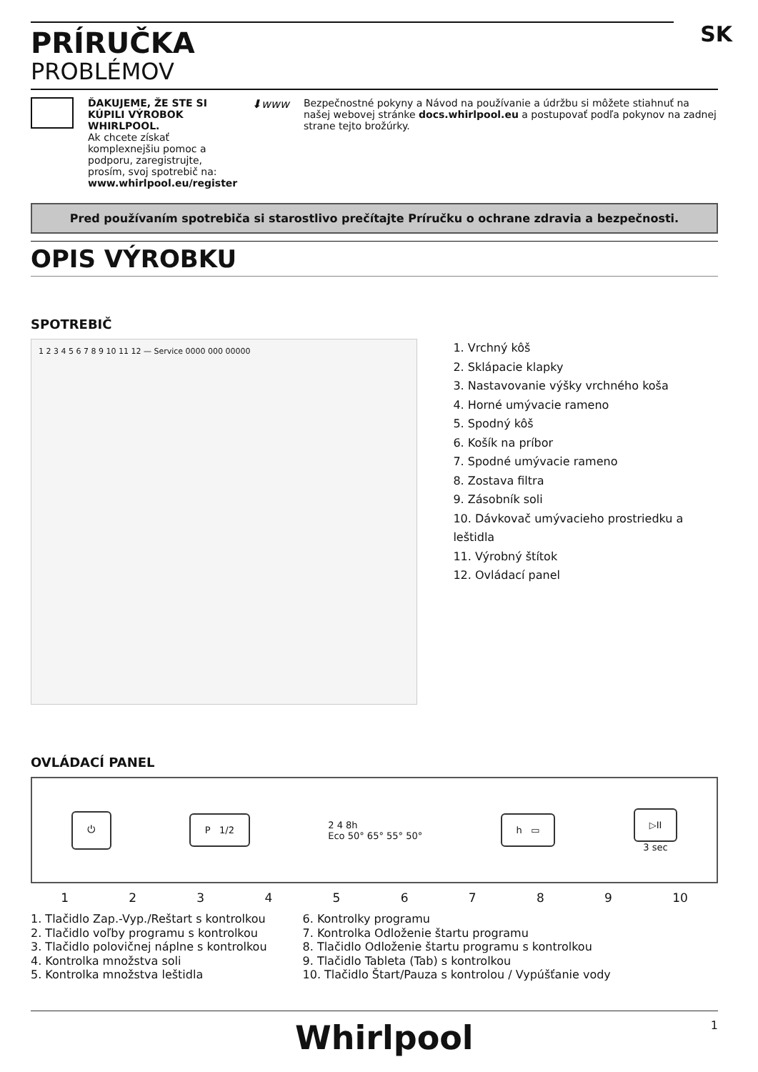PRÍRUČKA
PROBLÉMOV
SK
ĎAKUJEME, ŽE STE SI KÚPILI VÝROBOK WHIRLPOOL.
Ak chcete získať komplexnejšiu pomoc a podporu, zaregistrujte, prosím, svoj spotrebič na:
www.whirlpool.eu/register
⬇www Bezpečnostné pokyny a Návod na používanie a údržbu si môžete stiahnuť na našej webovej stránke docs.whirlpool.eu a postupovať podľa pokynov na zadnej strane tejto brožúrky.
Pred používaním spotrebiča si starostlivo prečítajte Príručku o ochrane zdravia a bezpečnosti.
OPIS VÝROBKU
SPOTREBIČ
1 2 3 4 5 6 7 8 9 10 11 12 — Service 0000 000 00000
1. Vrchný kôš
2. Sklápacie klapky
3. Nastavovanie výšky vrchného koša
4. Horné umývacie rameno
5. Spodný kôš
6. Košík na príbor
7. Spodné umývacie rameno
8. Zostava filtra
9. Zásobník soli
10. Dávkovač umývacieho prostriedku a leštidla
11. Výrobný štítok
12. Ovládací panel
OVLÁDACÍ PANEL
⏻ P 1/2
2 4 8h
Eco 50° 65° 55° 50°
h ▭
▷II
3 sec
123456789 10
1. Tlačidlo Zap.-Vyp./Reštart s kontrolkou
2. Tlačidlo voľby programu s kontrolkou
3. Tlačidlo polovičnej náplne s kontrolkou
4. Kontrolka množstva soli
5. Kontrolka množstva leštidla
6. Kontrolky programu
7. Kontrolka Odloženie štartu programu
8. Tlačidlo Odloženie štartu programu s kontrolkou
9. Tlačidlo Tableta (Tab) s kontrolkou
10. Tlačidlo Štart/Pauza s kontrolou / Vypúšťanie vody
Whirlpool 1